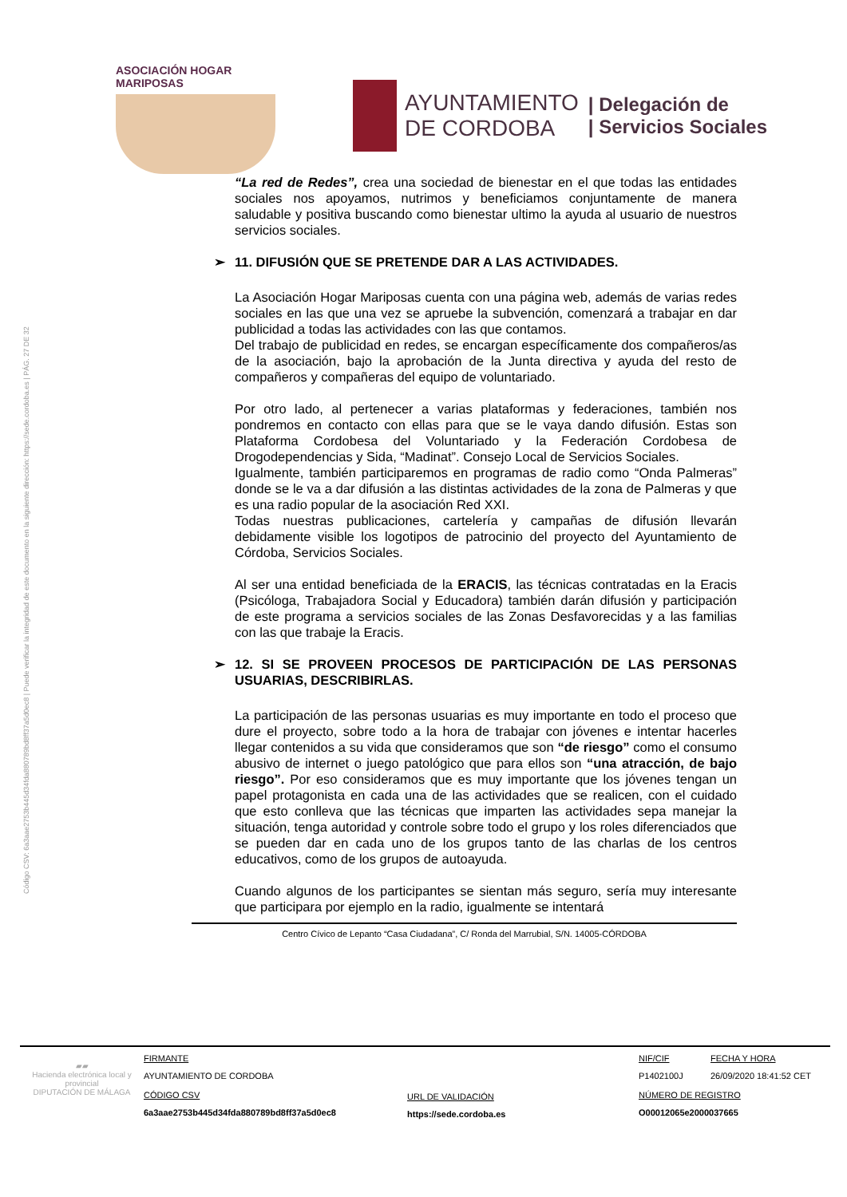Código CSV: 6a3aae2753b445d34fda880789bd8ff37a5d0ec8 | Puede verificar la integridad de este documento en la siguiente dirección: https://sede.cordoba.es | PÁG. 27 DE 32
ASOCIACIÓN HOGAR MARIPOSAS
AYUNTAMIENTO
DE CORDOBA
| Delegación de
| Servicios Sociales
“La red de Redes”, crea una sociedad de bienestar en el que todas las entidades sociales nos apoyamos, nutrimos y beneficiamos conjuntamente de manera saludable y positiva buscando como bienestar ultimo la ayuda al usuario de nuestros servicios sociales.
➢ 11. DIFUSIÓN QUE SE PRETENDE DAR A LAS ACTIVIDADES.
La Asociación Hogar Mariposas cuenta con una página web, además de varias redes sociales en las que una vez se apruebe la subvención, comenzará a trabajar en dar publicidad a todas las actividades con las que contamos.
Del trabajo de publicidad en redes, se encargan específicamente dos compañeros/as de la asociación, bajo la aprobación de la Junta directiva y ayuda del resto de compañeros y compañeras del equipo de voluntariado.
Por otro lado, al pertenecer a varias plataformas y federaciones, también nos pondremos en contacto con ellas para que se le vaya dando difusión. Estas son Plataforma Cordobesa del Voluntariado y la Federación Cordobesa de Drogodependencias y Sida, “Madinat”. Consejo Local de Servicios Sociales.
Igualmente, también participaremos en programas de radio como “Onda Palmeras” donde se le va a dar difusión a las distintas actividades de la zona de Palmeras y que es una radio popular de la asociación Red XXI.
Todas nuestras publicaciones, cartelería y campañas de difusión llevarán debidamente visible los logotipos de patrocinio del proyecto del Ayuntamiento de Córdoba, Servicios Sociales.
Al ser una entidad beneficiada de la ERACIS, las técnicas contratadas en la Eracis (Psicóloga, Trabajadora Social y Educadora) también darán difusión y participación de este programa a servicios sociales de las Zonas Desfavorecidas y a las familias con las que trabaje la Eracis.
➢ 12. SI SE PROVEEN PROCESOS DE PARTICIPACIÓN DE LAS PERSONAS USUARIAS, DESCRIBIRLAS.
La participación de las personas usuarias es muy importante en todo el proceso que dure el proyecto, sobre todo a la hora de trabajar con jóvenes e intentar hacerles llegar contenidos a su vida que consideramos que son “de riesgo” como el consumo abusivo de internet o juego patológico que para ellos son “una atracción, de bajo riesgo”. Por eso consideramos que es muy importante que los jóvenes tengan un papel protagonista en cada una de las actividades que se realicen, con el cuidado que esto conlleva que las técnicas que imparten las actividades sepa manejar la situación, tenga autoridad y controle sobre todo el grupo y los roles diferenciados que se pueden dar en cada uno de los grupos tanto de las charlas de los centros educativos, como de los grupos de autoayuda.
Cuando algunos de los participantes se sientan más seguro, sería muy interesante que participara por ejemplo en la radio, igualmente se intentará
Centro Cívico de Lepanto “Casa Ciudadana”, C/ Ronda del Marrubial, S/N. 14005-CÓRDOBA
▰▰
Hacienda electrónica local y provincial
DIPUTACIÓN DE MÁLAGA
FIRMANTE
AYUNTAMIENTO DE CORDOBA
CÓDIGO CSV
6a3aae2753b445d34fda880789bd8ff37a5d0ec8
URL DE VALIDACIÓN
https://sede.cordoba.es
NIF/CIF
P1402100J
NÚMERO DE REGISTRO
O00012065e2000037665
FECHA Y HORA
26/09/2020 18:41:52 CET